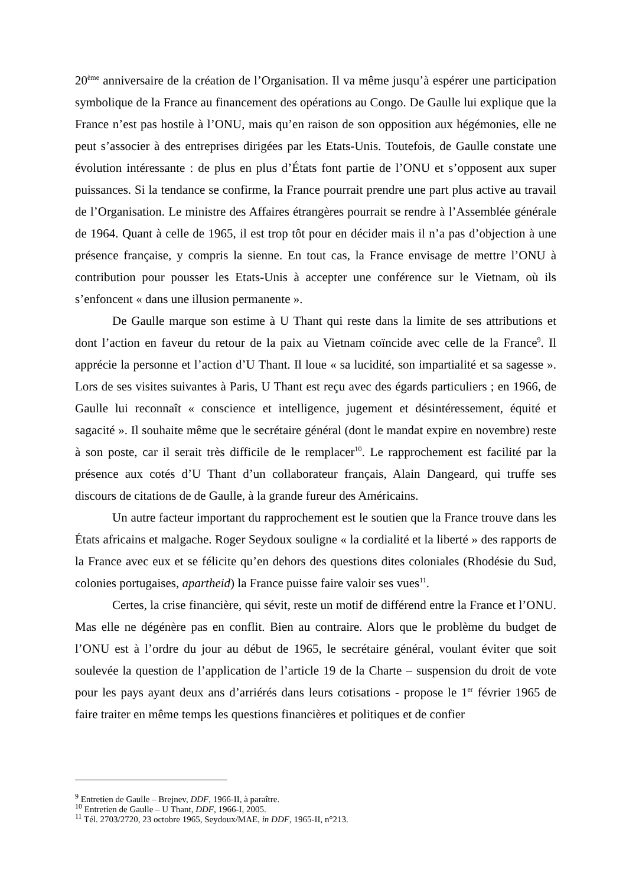20<sup>ème</sup> anniversaire de la création de l’Organisation. Il va même jusqu’à espérer une participation symbolique de la France au financement des opérations au Congo. De Gaulle lui explique que la France n’est pas hostile à l’ONU, mais qu’en raison de son opposition aux hégémonies, elle ne peut s’associer à des entreprises dirigées par les Etats-Unis. Toutefois, de Gaulle constate une évolution intéressante : de plus en plus d’États font partie de l’ONU et s’opposent aux super puissances. Si la tendance se confirme, la France pourrait prendre une part plus active au travail de l’Organisation. Le ministre des Affaires étrangères pourrait se rendre à l’Assemblée générale de 1964. Quant à celle de 1965, il est trop tôt pour en décider mais il n’a pas d’objection à une présence française, y compris la sienne. En tout cas, la France envisage de mettre l’ONU à contribution pour pousser les Etats-Unis à accepter une conférence sur le Vietnam, où ils s’enfoncent « dans une illusion permanente ».
De Gaulle marque son estime à U Thant qui reste dans la limite de ses attributions et dont l’action en faveur du retour de la paix au Vietnam coïncide avec celle de la France<sup>9</sup>. Il apprécie la personne et l’action d’U Thant. Il loue « sa lucidité, son impartialité et sa sagesse ». Lors de ses visites suivantes à Paris, U Thant est reçu avec des égards particuliers ; en 1966, de Gaulle lui reconnaît « conscience et intelligence, jugement et désintéressement, équité et sagacité ». Il souhaite même que le secrétaire général (dont le mandat expire en novembre) reste à son poste, car il serait très difficile de le remplacer<sup>10</sup>. Le rapprochement est facilité par la présence aux cotés d’U Thant d’un collaborateur français, Alain Dangeard, qui truffe ses discours de citations de de Gaulle, à la grande fureur des Américains.
Un autre facteur important du rapprochement est le soutien que la France trouve dans les États africains et malgache. Roger Seydoux souligne « la cordialité et la liberté » des rapports de la France avec eux et se félicite qu’en dehors des questions dites coloniales (Rhodésie du Sud, colonies portugaises, apartheid) la France puisse faire valoir ses vues<sup>11</sup>.
Certes, la crise financière, qui sévit, reste un motif de différend entre la France et l’ONU. Mas elle ne dégénère pas en conflit. Bien au contraire. Alors que le problème du budget de l’ONU est à l’ordre du jour au début de 1965, le secrétaire général, voulant éviter que soit soulevée la question de l’application de l’article 19 de la Charte – suspension du droit de vote pour les pays ayant deux ans d’arriérés dans leurs cotisations - propose le 1<sup>er</sup> février 1965 de faire traiter en même temps les questions financières et politiques et de confier
<sup>9</sup> Entretien de Gaulle – Brejnev, DDF, 1966-II, à paraître.
<sup>10</sup> Entretien de Gaulle – U Thant, DDF, 1966-I, 2005.
<sup>11</sup> Tél. 2703/2720, 23 octobre 1965, Seydoux/MAE, in DDF, 1965-II, n°213.